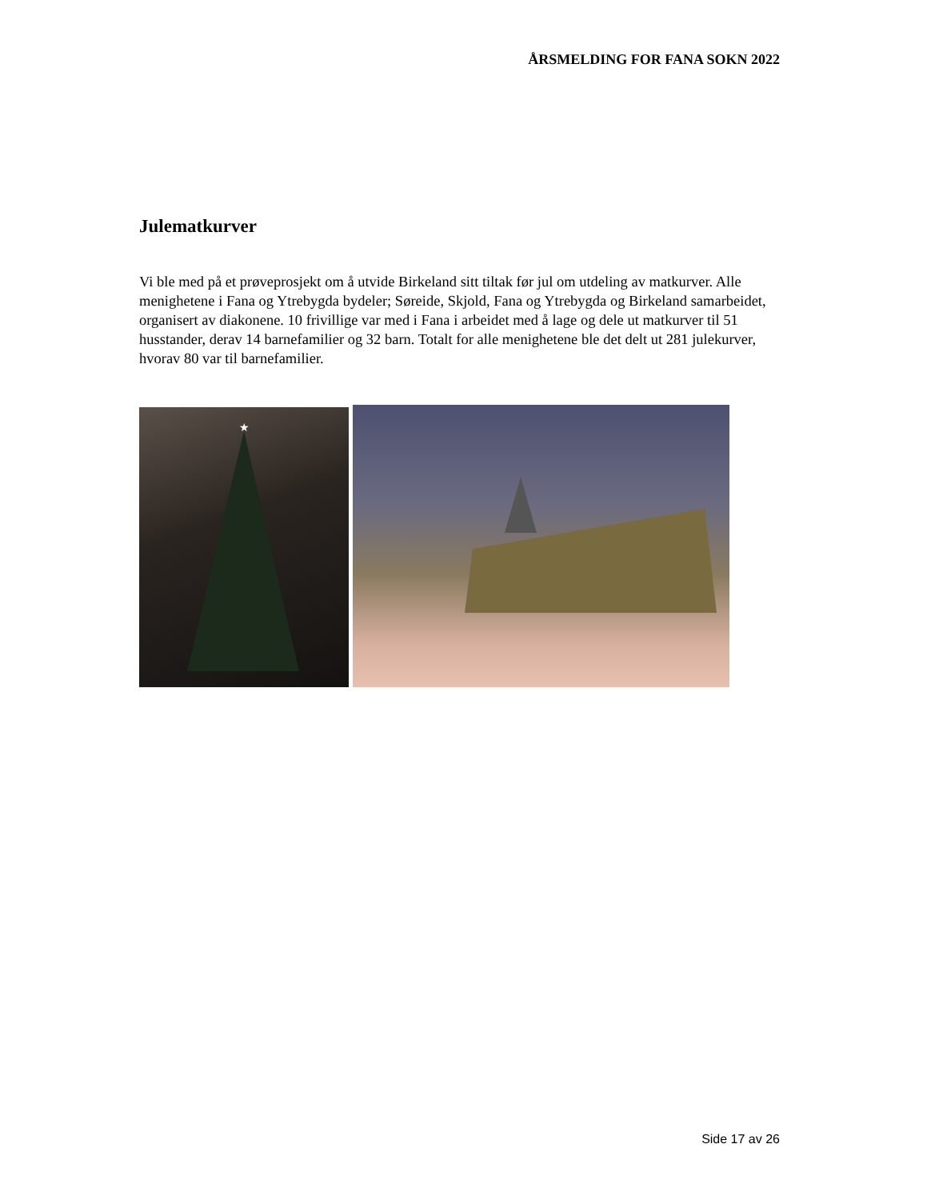ÅRSMELDING FOR FANA SOKN 2022
Julematkurver
Vi ble med på et prøveprosjekt om å utvide Birkeland sitt tiltak før jul om utdeling av matkurver. Alle menighetene i Fana og Ytrebygda bydeler; Søreide, Skjold, Fana og Ytrebygda og Birkeland samarbeidet, organisert av diakonene. 10 frivillige var med i Fana i arbeidet med å lage og dele ut matkurver til 51 husstander, derav 14 barnefamilier og 32 barn. Totalt for alle menighetene ble det delt ut 281 julekurver, hvorav 80 var til barnefamilier.
★
Side 17 av 26